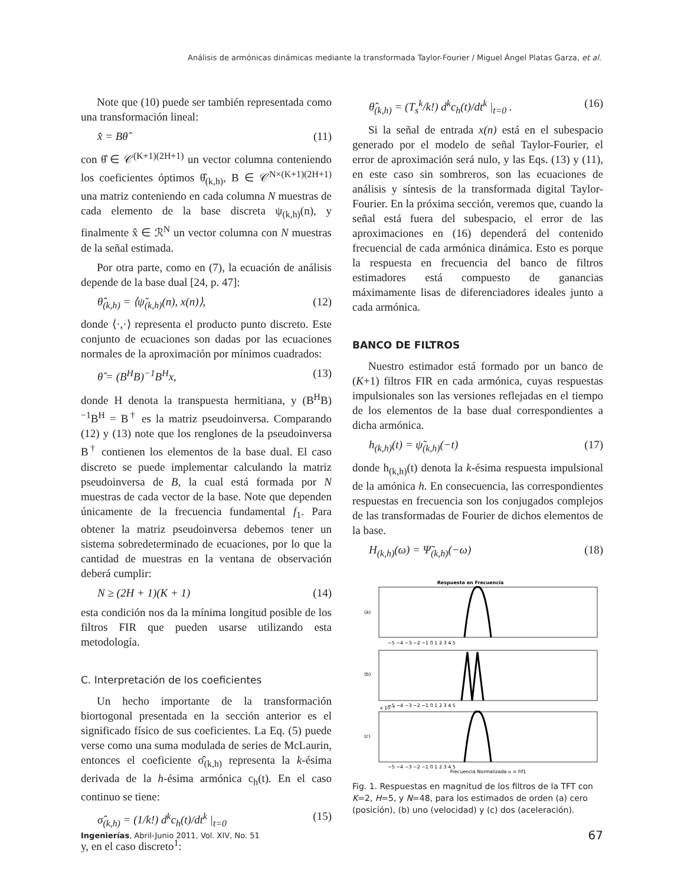Análisis de armónicas dinámicas mediante la transformada Taylor-Fourier / Miguel Ángel Platas Garza, et al.
Note que (10) puede ser también representada como una transformación lineal:
x̂ = Bθ̂ (11)
con θ̂ ∈ 𝒞<sup>(K+1)(2H+1)</sup> un vector columna conteniendo los coeficientes óptimos θ̂<sub>(k,h)</sub>, B ∈ 𝒞<sup>N×(K+1)(2H+1)</sup> una matriz conteniendo en cada columna N muestras de cada elemento de la base discreta ψ<sub>(k,h)</sub>(n), y finalmente x̂ ∈ ℛ<sup>N</sup> un vector columna con N muestras de la señal estimada.
Por otra parte, como en (7), la ecuación de análisis depende de la base dual [24, p. 47]:
θ̂<sub>(k,h)</sub> = ⟨ψ̃<sub>(k,h)</sub>(n), x(n)⟩, (12)
donde ⟨·,·⟩ representa el producto punto discreto. Este conjunto de ecuaciones son dadas por las ecuaciones normales de la aproximación por mínimos cuadrados:
θ̂ = (B<sup>H</sup>B)<sup>−1</sup>B<sup>H</sup>x, (13)
donde H denota la transpuesta hermitiana, y (B<sup>H</sup>B)<sup>−1</sup>B<sup>H</sup> = B<sup>†</sup> es la matriz pseudoinversa. Comparando (12) y (13) note que los renglones de la pseudoinversa B<sup>†</sup> contienen los elementos de la base dual. El caso discreto se puede implementar calculando la matriz pseudoinversa de B, la cual está formada por N muestras de cada vector de la base. Note que dependen únicamente de la frecuencia fundamental f<sub>1</sub>. Para obtener la matriz pseudoinversa debemos tener un sistema sobredeterminado de ecuaciones, por lo que la cantidad de muestras en la ventana de observación deberá cumplir:
N ≥ (2H + 1)(K + 1) (14)
esta condición nos da la mínima longitud posible de los filtros FIR que pueden usarse utilizando esta metodología.
C. Interpretación de los coeficientes
Un hecho importante de la transformación biortogonal presentada en la sección anterior es el significado físico de sus coeficientes. La Eq. (5) puede verse como una suma modulada de series de McLaurin, entonces el coeficiente σ̂<sub>(k,h)</sub> representa la k-ésima derivada de la h-ésima armónica c<sub>h</sub>(t). En el caso continuo se tiene:
σ̂<sub>(k,h)</sub> = (1/k!) d<sup>k</sup>c<sub>h</sub>(t)/dt<sup>k</sup> |<sub>t=0</sub> (15)
y, en el caso discreto<sup>1</sup>:
θ̂<sub>(k,h)</sub> = (T<sub>s</sub><sup>k</sup>/k!) d<sup>k</sup>c<sub>h</sub>(t)/dt<sup>k</sup> |<sub>t=0</sub> . (16)
Si la señal de entrada x(n) está en el subespacio generado por el modelo de señal Taylor-Fourier, el error de aproximación será nulo, y las Eqs. (13) y (11), en este caso sin sombreros, son las ecuaciones de análisis y síntesis de la transformada digital Taylor-Fourier. En la próxima sección, veremos que, cuando la señal está fuera del subespacio, el error de las aproximaciones en (16) dependerá del contenido frecuencial de cada armónica dinámica. Esto es porque la respuesta en frecuencia del banco de filtros estimadores está compuesto de ganancias máximamente lisas de diferenciadores ideales junto a cada armónica.
BANCO DE FILTROS
Nuestro estimador está formado por un banco de (K+1) filtros FIR en cada armónica, cuyas respuestas impulsionales son las versiones reflejadas en el tiempo de los elementos de la base dual correspondientes a dicha armónica.
h<sub>(k,h)</sub>(t) = ψ̃<sub>(k,h)</sub>(−t) (17)
donde h<sub>(k,h)</sub>(t) denota la k-ésima respuesta impulsional de la amónica h. En consecuencia, las correspondientes respuestas en frecuencia son los conjugados complejos de las transformadas de Fourier de dichos elementos de la base.
H<sub>(k,h)</sub>(ω) = Ψ̃<sub>(k,h)</sub>(−ω) (18)
Respuesta en Frecuencia
(a)
(b)
(c)
−5 −4 −3 −2 −1 0 1 2 3 4 5
−5 −4 −3 −2 −1 0 1 2 3 4 5
x 10⁻³
−5 −4 −3 −2 −1 0 1 2 3 4 5
Frecuencia Normalizada u = f/f1
Fig. 1. Respuestas en magnitud de los filtros de la TFT con K=2, H=5, y N=48, para los estimados de orden (a) cero (posición), (b) uno (velocidad) y (c) dos (aceleración).
Ingenierías, Abril-Junio 2011, Vol. XIV, No. 51 67